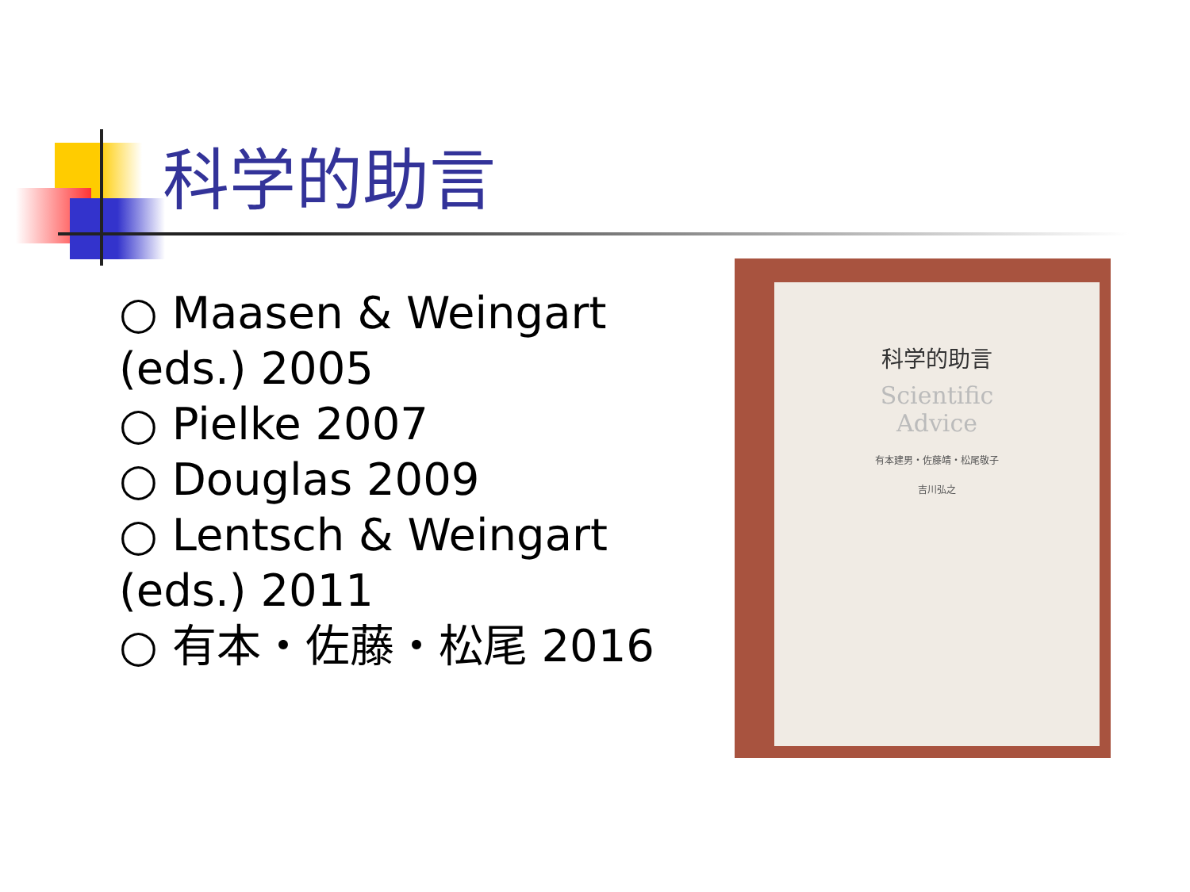科学的助言
○ Maasen & Weingart (eds.) 2005
○ Pielke 2007
○ Douglas 2009
○ Lentsch & Weingart (eds.) 2011
○ 有本・佐藤・松尾 2016
科学的助言
Scientific
Advice
有本建男・佐藤靖・松尾敬子
吉川弘之